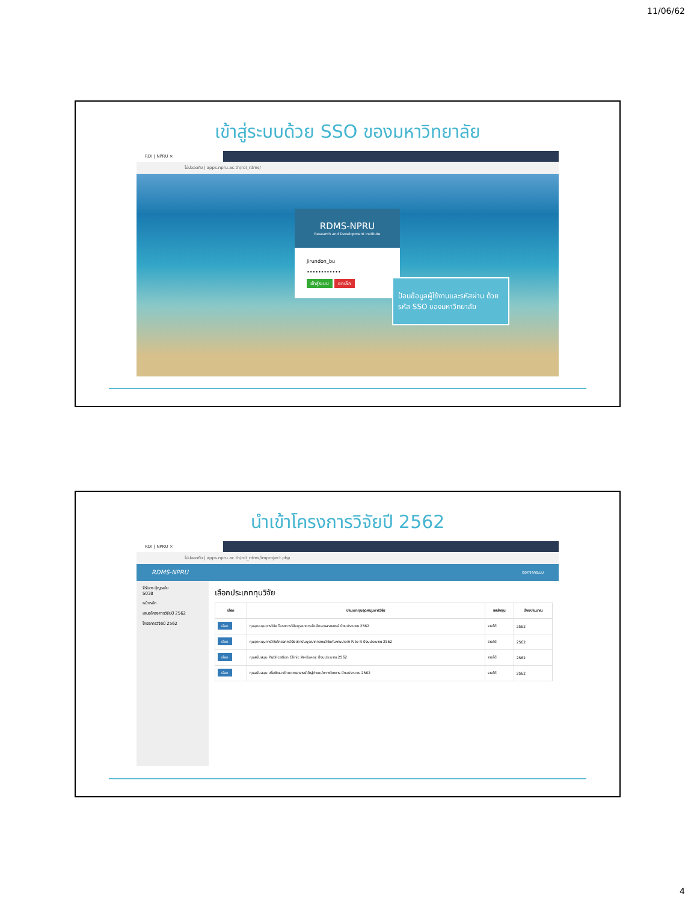11/06/62
เข้าสู่ระบบด้วย SSO ของมหาวิทยาลัย
RDI | NPRU ×
ไม่ปลอดภัย | apps.npru.ac.th/rdi_rdms/
RDMS-NPRU
Research and Development Institute
jirundon_bu
••••••••••••
เข้าสู่ระบบ ยกเลิก
ป้อนข้อมูลผู้ใช้งานและรหัสผ่าน ด้วยรหัส SSO ของมหาวิทยาลัย
นำเข้าโครงการวิจัยปี 2562
RDI | NPRU ×
ไม่ปลอดภัย | apps.npru.ac.th/rdi_rdms/improject.php
RDMS-NPRU ออกจากระบบ
จีรันดร บุ้ญวลใย
S038
หน้าหลัก
เสนอโครงการวิจัยปี 2562
โครงการวิจัยปี 2562
เลือกประเภททุนวิจัย
| เลือก | ประเภททุนอุดหนุนการวิจัย | แหล่งทุน | ปีงบประมาณ |
| --- | --- | --- | --- |
| เลือก | ทุนอุดหนุนการวิจัย โครงการวิจัยบูรณาการนักศึกษาและอาจารย์ ปีงบประมาณ 2562 | รายได้ | 2562 |
| เลือก | ทุนอุดหนุนการวิจัยโครงการวิจัยสถาบันบูรณาการงานวิจัยกับงานประจำ R to R ปีงบประมาณ 2562 | รายได้ | 2562 |
| เลือก | ทุนสนับสนุน Publication Clinic สำหรับคณะ ปีงบประมาณ 2562 | รายได้ | 2562 |
| เลือก | ทุนสนับสนุน เพื่อพัฒนาศักยภาพอาจารย์เข้าสู่ตำแหน่งทางวิชาการ ปีงบประมาณ 2562 | รายได้ | 2562 |
4